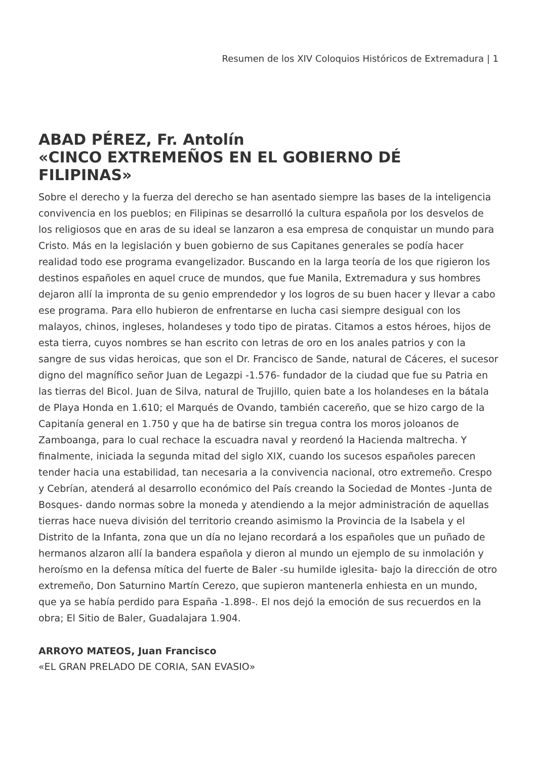Resumen de los XIV Coloquios Históricos de Extremadura | 1
ABAD PÉREZ, Fr. Antolín
«CINCO EXTREMEÑOS EN EL GOBIERNO DÉ FILIPINAS»
Sobre el derecho y la fuerza del derecho se han asentado siempre las bases de la inteligencia convivencia en los pueblos; en Filipinas se desarrolló la cultura española por los desvelos de los religiosos que en aras de su ideal se lanzaron a esa empresa de conquistar un mundo para Cristo. Más en la legislación y buen gobierno de sus Capitanes generales se podía hacer realidad todo ese programa evangelizador. Buscando en la larga teoría de los que rigieron los destinos españoles en aquel cruce de mundos, que fue Manila, Extremadura y sus hombres dejaron allí la impronta de su genio emprendedor y los logros de su buen hacer y llevar a cabo ese programa. Para ello hubieron de enfrentarse en lucha casi siempre desigual con los malayos, chinos, ingleses, holandeses y todo tipo de piratas. Citamos a estos héroes, hijos de esta tierra, cuyos nombres se han escrito con letras de oro en los anales patrios y con la sangre de sus vidas heroicas, que son el Dr. Francisco de Sande, natural de Cáceres, el sucesor digno del magnífico señor Juan de Legazpi -1.576- fundador de la ciudad que fue su Patria en las tierras del Bicol. Juan de Silva, natural de Trujillo, quien bate a los holandeses en la bátala de Playa Honda en 1.610; el Marqués de Ovando, también cacereño, que se hizo cargo de la Capitanía general en 1.750 y que ha de batirse sin tregua contra los moros joloanos de Zamboanga, para lo cual rechace la escuadra naval y reordenó la Hacienda maltrecha. Y finalmente, iniciada la segunda mitad del siglo XIX, cuando los sucesos españoles parecen tender hacia una estabilidad, tan necesaria a la convivencia nacional, otro extremeño. Crespo y Cebrían, atenderá al desarrollo económico del País creando la Sociedad de Montes -Junta de Bosques- dando normas sobre la moneda y atendiendo a la mejor administración de aquellas tierras hace nueva división del territorio creando asimismo la Provincia de la Isabela y el Distrito de la Infanta, zona que un día no lejano recordará a los españoles que un puñado de hermanos alzaron allí la bandera española y dieron al mundo un ejemplo de su inmolación y heroísmo en la defensa mítica del fuerte de Baler -su humilde iglesita- bajo la dirección de otro extremeño, Don Saturnino Martín Cerezo, que supieron mantenerla enhiesta en un mundo, que ya se había perdido para España -1.898-. El nos dejó la emoción de sus recuerdos en la obra; El Sitio de Baler, Guadalajara 1.904.
ARROYO MATEOS, Juan Francisco
«EL GRAN PRELADO DE CORIA, SAN EVASIO»